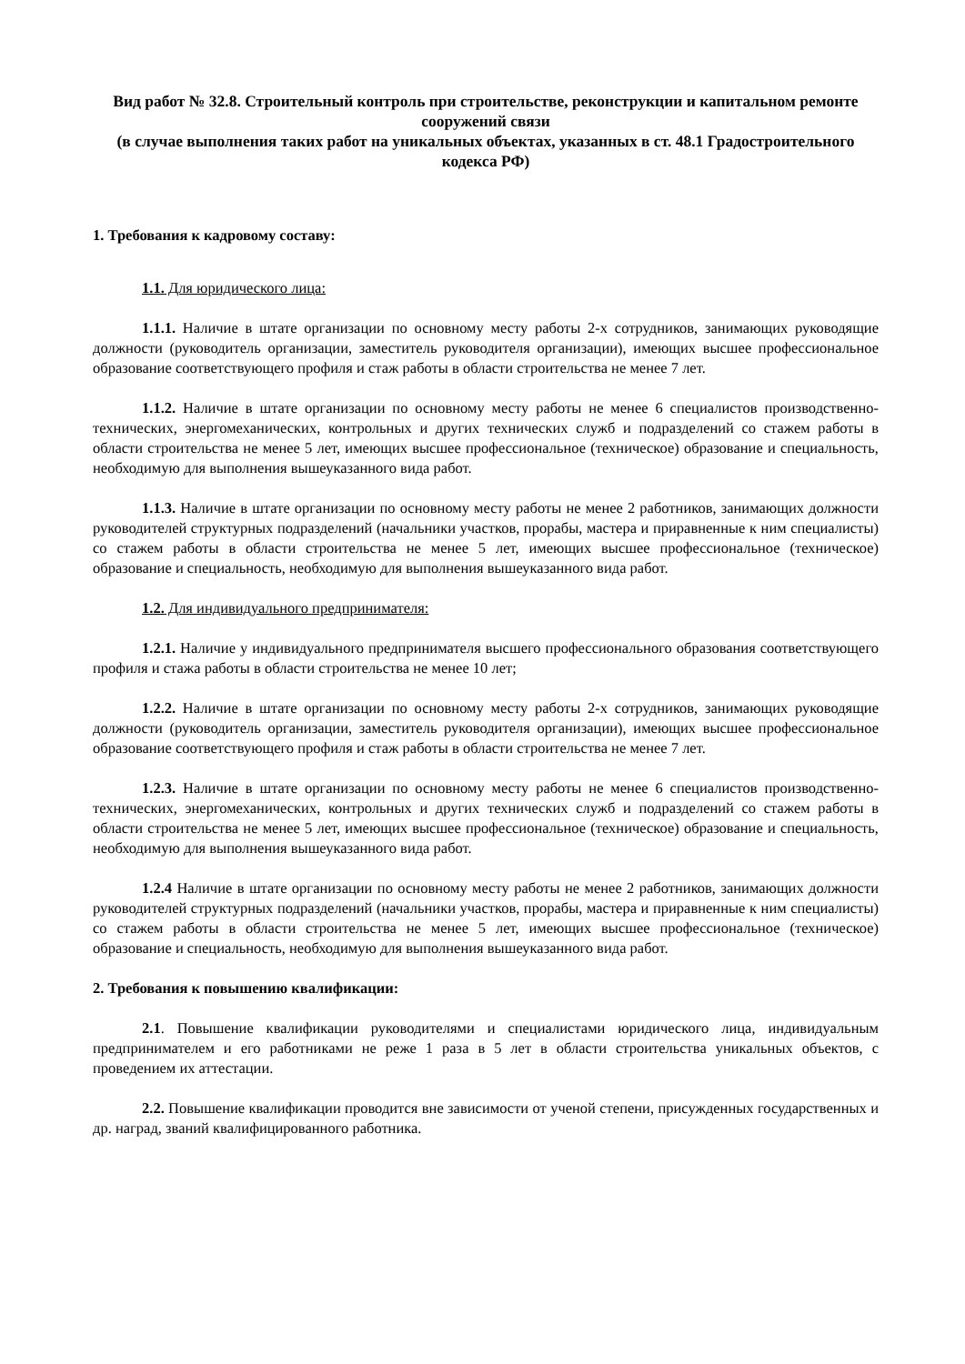Вид работ № 32.8. Строительный контроль при строительстве, реконструкции и капитальном ремонте сооружений связи
(в случае выполнения таких работ на уникальных объектах, указанных в ст. 48.1 Градостроительного кодекса РФ)
1. Требования к кадровому составу:
1.1. Для юридического лица:
1.1.1. Наличие в штате организации по основному месту работы 2-х сотрудников, занимающих руководящие должности (руководитель организации, заместитель руководителя организации), имеющих высшее профессиональное образование соответствующего профиля и стаж работы в области строительства не менее 7 лет.
1.1.2. Наличие в штате организации по основному месту работы не менее 6 специалистов производственно-технических, энергомеханических, контрольных и других технических служб и подразделений со стажем работы в области строительства не менее 5 лет, имеющих высшее профессиональное (техническое) образование и специальность, необходимую для выполнения вышеуказанного вида работ.
1.1.3. Наличие в штате организации по основному месту работы не менее 2 работников, занимающих должности руководителей структурных подразделений (начальники участков, прорабы, мастера и приравненные к ним специалисты) со стажем работы в области строительства не менее 5 лет, имеющих высшее профессиональное (техническое) образование и специальность, необходимую для выполнения вышеуказанного вида работ.
1.2. Для индивидуального предпринимателя:
1.2.1. Наличие у индивидуального предпринимателя высшего профессионального образования соответствующего профиля и стажа работы в области строительства не менее 10 лет;
1.2.2. Наличие в штате организации по основному месту работы 2-х сотрудников, занимающих руководящие должности (руководитель организации, заместитель руководителя организации), имеющих высшее профессиональное образование соответствующего профиля и стаж работы в области строительства не менее 7 лет.
1.2.3. Наличие в штате организации по основному месту работы не менее 6 специалистов производственно-технических, энергомеханических, контрольных и других технических служб и подразделений со стажем работы в области строительства не менее 5 лет, имеющих высшее профессиональное (техническое) образование и специальность, необходимую для выполнения вышеуказанного вида работ.
1.2.4 Наличие в штате организации по основному месту работы не менее 2 работников, занимающих должности руководителей структурных подразделений (начальники участков, прорабы, мастера и приравненные к ним специалисты) со стажем работы в области строительства не менее 5 лет, имеющих высшее профессиональное (техническое) образование и специальность, необходимую для выполнения вышеуказанного вида работ.
2. Требования к повышению квалификации:
2.1. Повышение квалификации руководителями и специалистами юридического лица, индивидуальным предпринимателем и его работниками не реже 1 раза в 5 лет в области строительства уникальных объектов, с проведением их аттестации.
2.2. Повышение квалификации проводится вне зависимости от ученой степени, присужденных государственных и др. наград, званий квалифицированного работника.